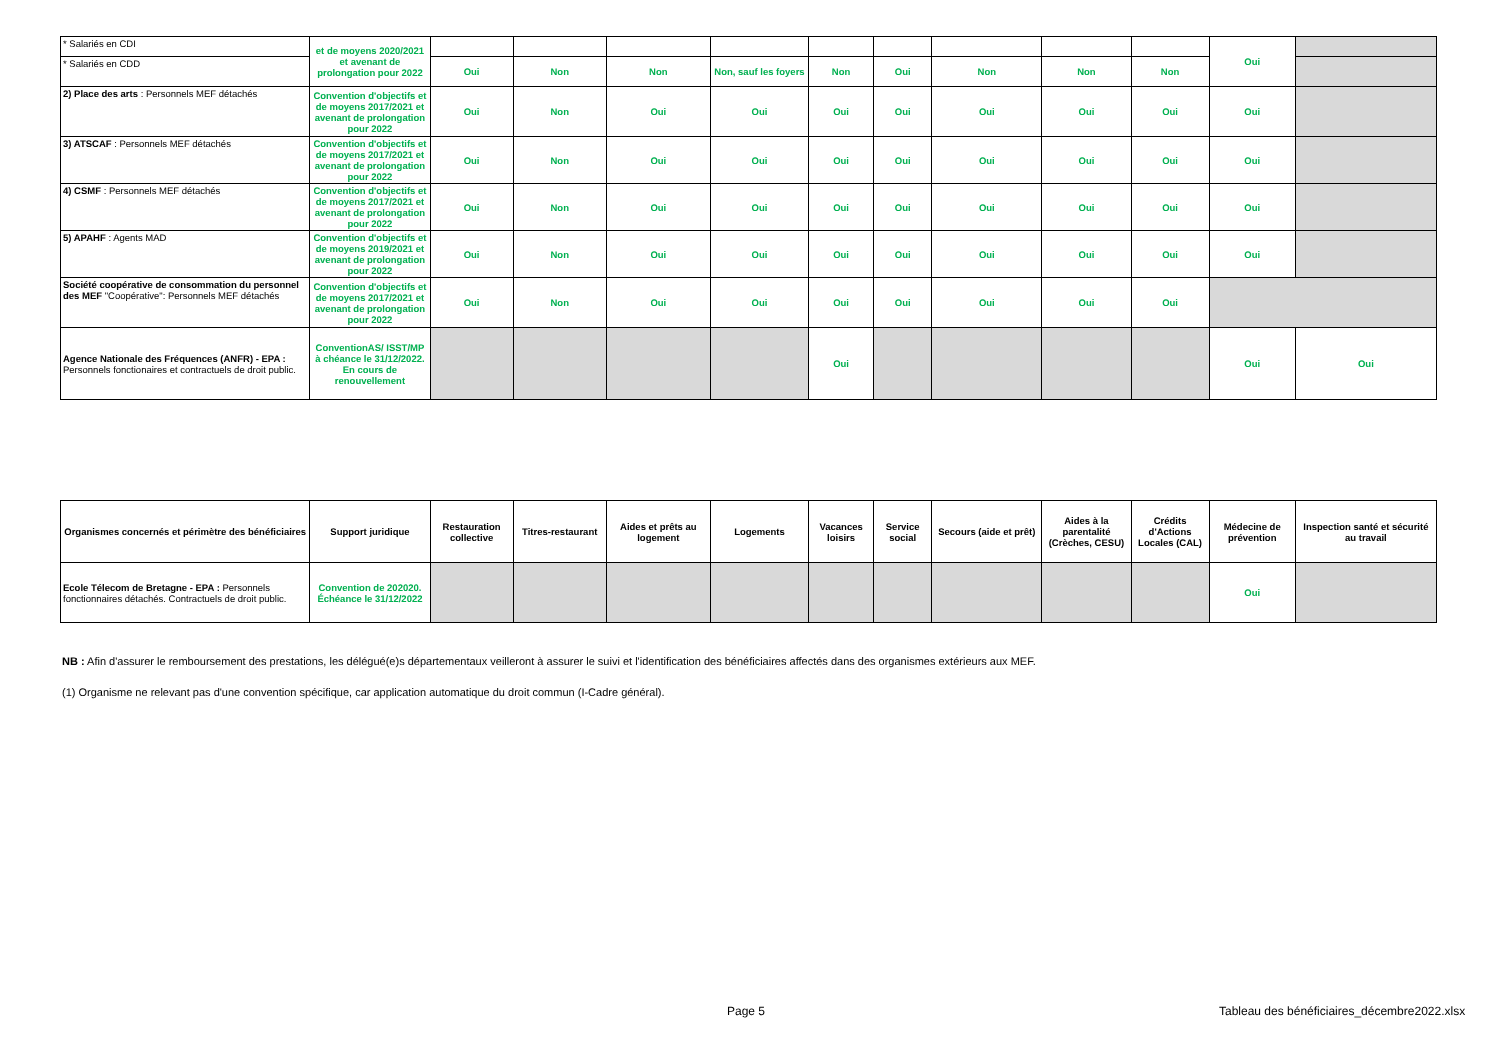| * Salariés en CDI | et de moyens 2020/2021 et avenant de prolongation pour 2022 | | | | | | | | | | Oui | |
| * Salariés en CDD | | Oui | Non | Non | Non, sauf les foyers | Non | Oui | Non | Non | Non | | |
| 2) Place des arts : Personnels MEF détachés | Convention d'objectifs et de moyens 2017/2021 et avenant de prolongation pour 2022 | Oui | Non | Oui | Oui | Oui | Oui | Oui | Oui | Oui | Oui | |
| 3) ATSCAF : Personnels MEF détachés | Convention d'objectifs et de moyens 2017/2021 et avenant de prolongation pour 2022 | Oui | Non | Oui | Oui | Oui | Oui | Oui | Oui | Oui | Oui | |
| 4) CSMF : Personnels MEF détachés | Convention d'objectifs et de moyens 2017/2021 et avenant de prolongation pour 2022 | Oui | Non | Oui | Oui | Oui | Oui | Oui | Oui | Oui | Oui | |
| 5) APAHF : Agents MAD | Convention d'objectifs et de moyens 2019/2021 et avenant de prolongation pour 2022 | Oui | Non | Oui | Oui | Oui | Oui | Oui | Oui | Oui | Oui | |
| Société coopérative de consommation du personnel des MEF "Coopérative": Personnels MEF détachés | Convention d'objectifs et de moyens 2017/2021 et avenant de prolongation pour 2022 | Oui | Non | Oui | Oui | Oui | Oui | Oui | Oui | Oui | | |
| Agence Nationale des Fréquences (ANFR) - EPA : Personnels fonctionaires et contractuels de droit public. | ConventionAS/ ISST/MP à chéance le 31/12/2022. En cours de renouvellement | | | | | Oui | | | | | Oui | Oui |
| Organismes concernés et périmètre des bénéficiaires | Support juridique | Restauration collective | Titres-restaurant | Aides et prêts au logement | Logements | Vacances loisirs | Service social | Secours (aide et prêt) | Aides à la parentalité (Crèches, CESU) | Crédits d'Actions Locales (CAL) | Médecine de prévention | Inspection santé et sécurité au travail |
| --- | --- | --- | --- | --- | --- | --- | --- | --- | --- | --- | --- | --- |
| Ecole Télecom de Bretagne - EPA : Personnels fonctionnaires détachés. Contractuels de droit public. | Convention de 202020. Échéance le 31/12/2022 | | | | | | | | | | Oui | |
NB : Afin d'assurer le remboursement des prestations, les délégué(e)s départementaux veilleront à assurer le suivi et l'identification des bénéficiaires affectés dans des organismes extérieurs aux MEF.
(1) Organisme ne relevant pas d'une convention spécifique, car application automatique du droit commun (I-Cadre général).
Page 5
Tableau des bénéficiaires_décembre2022.xlsx